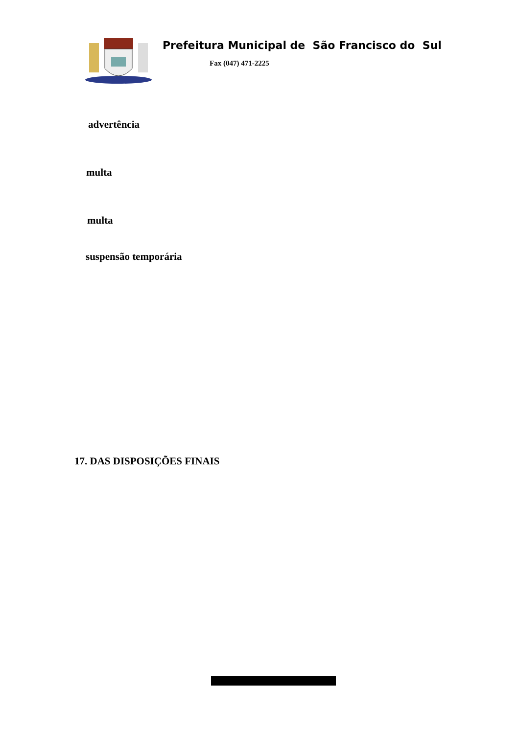Prefeitura Municipal de São Francisco do Sul
Fax (047) 471-2225
advertência
multa
multa
suspensão temporária
17. DAS DISPOSIÇÕES FINAIS